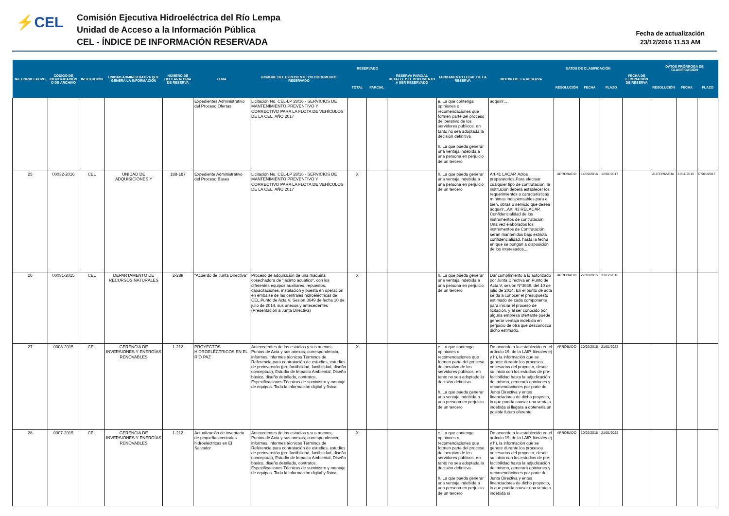⚡CEL
Comisión Ejecutiva Hidroeléctrica del Río Lempa
Unidad de Acceso a la Información Pública
CEL - ÍNDICE DE INFORMACIÓN RESERVADA
Fecha de actualización
23/12/2016 11.53 AM
| No. CORRELATIVO | CÓDIGO DE IDENTIFICACIÓN O DE ARCHIVO | INSTITUCIÓN | UNIDAD ADMINISTRATIVA QUE GENERA LA INFORMACIÓN | NÚMERO DE DECLARATORIA DE RESERVA | TEMA | NOMBRE DEL EXPEDIENTE Y/O DOCUMENTO RESERVADO | RESERVADO | | RESERVA PARCIAL DETALLE DEL DOCUMENTO A SER RESERVADO | FUNDAMENTO LEGAL DE LA RESERVA | MOTIVO DE LA RESERVA | DATOS DE CLASIFICACIÓN | | | FECHA DE ELIMINACIÓN DE RESERVA | DATOS PRÓRROGA DE CLASIFICACIÓN | | |
| --- | --- | --- | --- | --- | --- | --- | --- | --- | --- | --- | --- | --- | --- | --- | --- | --- | --- | --- |
| | | | | | | | TOTAL | PARCIAL | | | | RESOLUCIÓN | FECHA | PLAZO | | RESOLUCIÓN | FECHA | PLAZO |
| | | | | | Expedientes Administrativo del Proceso Ofertas | Licitación No. CEL-LP 28/16 - SERVICIOS DE MANTENIMIENTO PREVENTIVO Y CORRECTIVO PARA LA FLOTA DE VEHÍCULOS DE LA CEL, AÑO 2017 | | | | e. La que contenga opiniones o recomendaciones que formen parte del proceso deliberativo de los servidores públicos, en tanto no sea adoptada la decisión definitiva h. La que pueda generar una ventaja indebida a una persona en perjuicio de un tercero | adquirir... | | | | | | | |
| 25 | 00032-2016 | CEL | UNIDAD DE ADQUISICIONES Y | 188-187 | Expediente Administrativo del Proceso Bases | Licitación No. CEL-LP 28/16 - SERVICIOS DE MANTENIMIENTO PREVENTIVO Y CORRECTIVO PARA LA FLOTA DE VEHÍCULOS DE LA CEL, AÑO 2017 | X | | | h. La que pueda generar una ventaja indebida a una persona en perjuicio de un tercero | Art.41 LACAP, Actos preparatorios.Para efectuar cualquier tipo de contratación, la institución deberá establecer los requerimientos o características mínimas indispensables para el bien, obras o servicio que desea adquirir...Art. 43 RELACAP, Confidencialidad de los instrumentos de contratación. Una vez elaborados los instrumentos de Contratación, serán mantenidos bajo estricta confidencialidad, hasta la fecha en que se pongan a disposición de los interesados,... | APROBADO | 14/09/2016 | 12/01/2017 | | AUTORIZADA | 11/11/2016 | 07/01/2017 |
| 26 | 00081-2015 | CEL | DEPARTAMENTO DE RECURSOS NATURALES | 2-289 | "Acuerdo de Junta Directiva" | Proceso de adquisición de una maquina cosechadora de "jacinto acuático", con los diferentes equipos auxiliares, repuestos, capacitaciones, instalación y puesta en operación en embalse de las centrales hidroeléctricas de CEL.Punto de Acta V, Sesión 3649 de fecha 10 de julio de 2014, sus anexos y antecedentes (Presentación a Junta Directiva) | X | | | h. La que pueda generar una ventaja indebida a una persona en perjuicio de un tercero | Dar cumplimiento a lo autorizado por Junta Directiva en Punto de Acta V, sesión Nº3649, del 10 de julio de 2014. En el punto de acta se da a conocer el presupuesto estimado de cada componente para iniciar el proceso de licitación, y al ser conocido por alguna empresa ofertante puede generar ventaja indebida en perjuicio de otra que desconozca dicho estimado. | APROBADO | 27/10/2015 | 31/12/2016 | | | | |
| 27 | 0008-2015 | CEL | GERENCIA DE INVERSIONES Y ENERGÍAS RENOVABLES | 1-212 | PROYECTOS HIDROELÉCTRICOS EN EL RÍO PAZ | Antecedentes de los estudios y sus anexos; Puntos de Acta y sus anexos; correspondencia, informes, informes técnicos Términos de Referencia para contratación de estudios, estudios de preinversión (pre factibilidad, factibilidad, diseño conceptual), Estudio de Impacto Ambiental, Diseño básico, diseño detallado, contratos, Especificaciones Técnicas de suministro y montaje de equipos. Toda la información digital y física. | X | | | e. La que contenga opiniones o recomendaciones que formen parte del proceso deliberativo de los servidores públicos, en tanto no sea adoptada la decisión definitiva h. La que pueda generar una ventaja indebida a una persona en perjuicio de un tercero | De acuerdo a lo establecido en el artículo 19, de la LAIP, literales e) y h), la información que se genere durante los procesos necesarios del proyecto, desde su inicio con los estudios de pre-factibilidad hasta la adjudicación del mismo, generará opiniones y recomendaciones por parte de Junta Directiva y entes financiadores de dicho proyecto, lo que podría causar una ventaja indebida si llegara a obtenerla un posible futuro oferente. | APROBADO | 10/02/2015 | 21/01/2022 | | | | |
| 28 | 0007-2015 | CEL | GERENCIA DE INVERSIONES Y ENERGÍAS RENOVABLES | 1-212 | Actualización de inventario de pequeñas centrales hidroeléctricas en El Salvador | Antecedentes de los estudios y sus anexos; Puntos de Acta y sus anexos; correspondencia, informes, informes técnicos Términos de Referencia para contratación de estudios, estudios de preinversión (pre factibilidad, factibilidad, diseño conceptual), Estudio de Impacto Ambiental, Diseño básico, diseño detallado, contratos, Especificaciones Técnicas de suministro y montaje de equipos. Toda la información digital y física. | X | | | e. La que contenga opiniones o recomendaciones que formen parte del proceso deliberativo de los servidores públicos, en tanto no sea adoptada la decisión definitiva h. La que pueda generar una ventaja indebida a una persona en perjuicio de un tercero | De acuerdo a lo establecido en el artículo 19, de la LAIP, literales e) y h), la información que se genere durante los procesos necesarios del proyecto, desde su inicio con los estudios de pre-factibilidad hasta la adjudicación del mismo, generará opiniones y recomendaciones por parte de Junta Directiva y entes financiadores de dicho proyecto, lo que podría causar una ventaja indebida si | APROBADO | 10/02/2015 | 21/01/2022 | | | | |